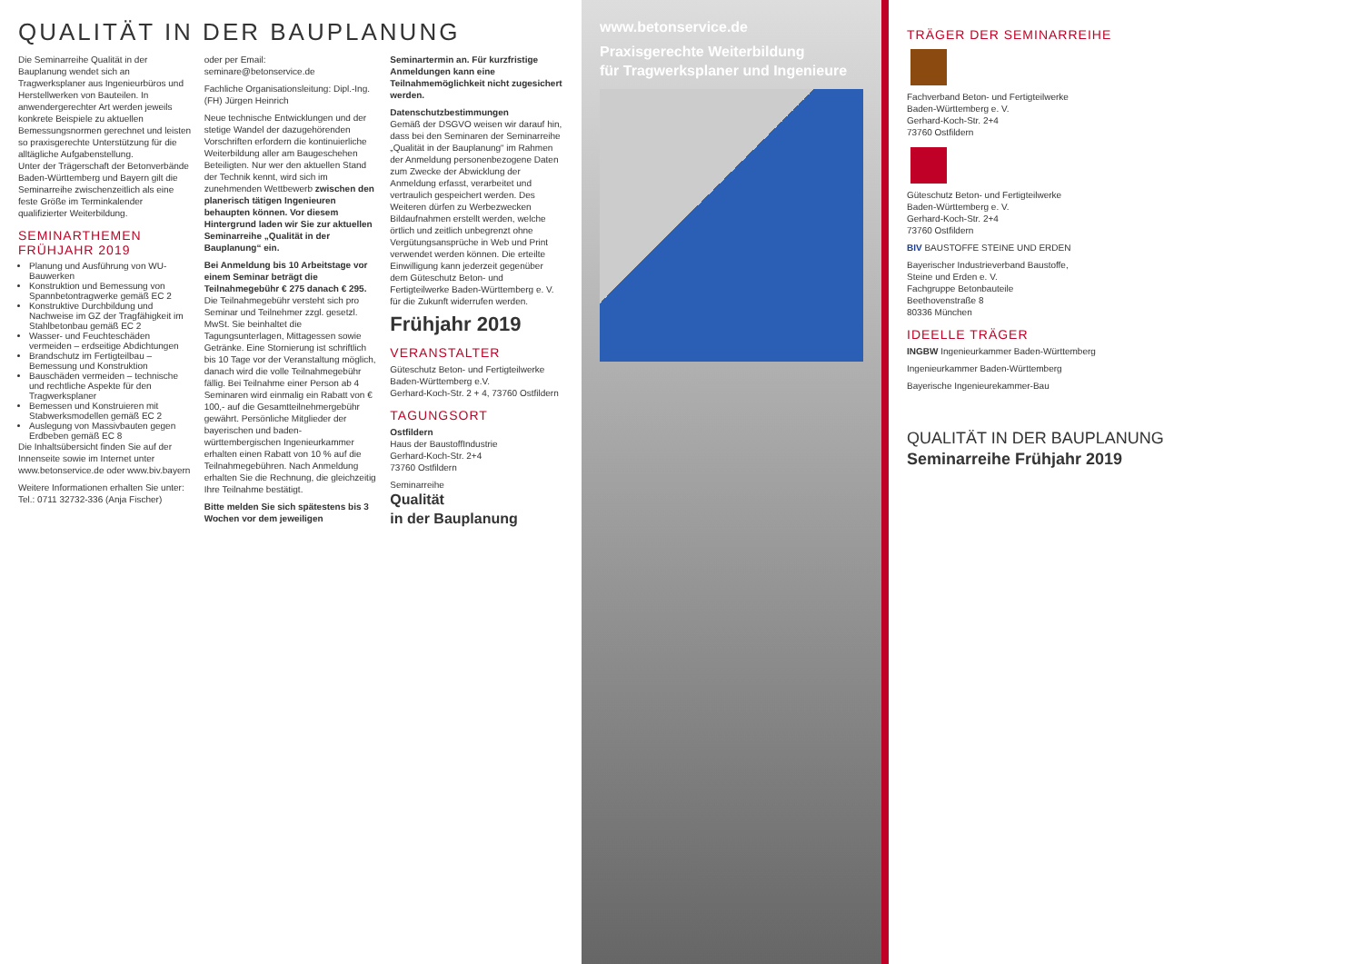QUALITÄT IN DER BAUPLANUNG
Die Seminarreihe Qualität in der Bauplanung wendet sich an Tragwerksplaner aus Ingenieurbüros und Herstellwerken von Bauteilen. In anwendergerechter Art werden jeweils konkrete Beispiele zu aktuellen Bemessungsnormen gerechnet und leisten so praxisgerechte Unterstützung für die alltägliche Aufgabenstellung.
Unter der Trägerschaft der Betonverbände Baden-Württemberg und Bayern gilt die Seminarreihe zwischenzeitlich als eine feste Größe im Terminkalender qualifizierter Weiterbildung.
SEMINARTHEMEN FRÜHJAHR 2019
Planung und Ausführung von WU-Bauwerken
Konstruktion und Bemessung von Spannbetontragwerke gemäß EC 2
Konstruktive Durchbildung und Nachweise im GZ der Tragfähigkeit im Stahlbetonbau gemäß EC 2
Wasser- und Feuchteschäden vermeiden – erdseitige Abdichtungen
Brandschutz im Fertigteilbau – Bemessung und Konstruktion
Bauschäden vermeiden – technische und rechtliche Aspekte für den Tragwerksplaner
Bemessen und Konstruieren mit Stabwerksmodellen gemäß EC 2
Auslegung von Massivbauten gegen Erdbeben gemäß EC 8
Die Inhaltsübersicht finden Sie auf der Innenseite sowie im Internet unter www.betonservice.de oder www.biv.bayern
Weitere Informationen erhalten Sie unter:
Tel.: 0711 32732-336 (Anja Fischer)
oder per Email: seminare@betonservice.de
Fachliche Organisationsleitung: Dipl.-Ing. (FH) Jürgen Heinrich
Neue technische Entwicklungen und der stetige Wandel der dazugehörenden Vorschriften erfordern die kontinuierliche Weiterbildung aller am Baugeschehen Beteiligten. Nur wer den aktuellen Stand der Technik kennt, wird sich im zunehmenden Wettbewerb zwischen den planerisch tätigen Ingenieuren behaupten können. Vor diesem Hintergrund laden wir Sie zur aktuellen Seminarreihe „Qualität in der Bauplanung“ ein.
Bei Anmeldung bis 10 Arbeitstage vor einem Seminar beträgt die Teilnahmegebühr € 275 danach € 295. Die Teilnahmegebühr versteht sich pro Seminar und Teilnehmer zzgl. gesetzl. MwSt. Sie beinhaltet die Tagungsunterlagen, Mittagessen sowie Getränke. Eine Stornierung ist schriftlich bis 10 Tage vor der Veranstaltung möglich, danach wird die volle Teilnahmegebühr fällig. Bei Teilnahme einer Person ab 4 Seminaren wird einmalig ein Rabatt von € 100,- auf die Gesamtteilnehmergebühr gewährt. Persönliche Mitglieder der bayerischen und baden-württembergischen Ingenieurkammer erhalten einen Rabatt von 10 % auf die Teilnahmegebühren. Nach Anmeldung erhalten Sie die Rechnung, die gleichzeitig Ihre Teilnahme bestätigt.
Bitte melden Sie sich spätestens bis 3 Wochen vor dem jeweiligen Seminartermin an. Für kurzfristige Anmeldungen kann eine Teilnahmemöglichkeit nicht zugesichert werden.
Datenschutzbestimmungen
Gemäß der DSGVO weisen wir darauf hin, dass bei den Seminaren der Seminarreihe „Qualität in der Bauplanung“ im Rahmen der Anmeldung personenbezogene Daten zum Zwecke der Abwicklung der Anmeldung erfasst, verarbeitet und vertraulich gespeichert werden. Des Weiteren dürfen zu Werbezwecken Bildaufnahmen erstellt werden, welche örtlich und zeitlich unbegrenzt ohne Vergütungsansprüche in Web und Print verwendet werden können. Die erteilte Einwilligung kann jederzeit gegenüber dem Güteschutz Beton- und Fertigteilwerke Baden-Württemberg e. V. für die Zukunft widerrufen werden.
Frühjahr 2019
VERANSTALTER
Güteschutz Beton- und Fertigteilwerke
Baden-Württemberg e.V.
Gerhard-Koch-Str. 2 + 4, 73760 Ostfildern
TAGUNGSORT
Ostfildern
Haus der BaustoffIndustrie
Gerhard-Koch-Str. 2+4
73760 Ostfildern
Seminarreihe
Qualität
in der Bauplanung
www.betonservice.de
Praxisgerechte Weiterbildung
für Tragwerksplaner und Ingenieure
TRÄGER DER SEMINARREIHE
Fachverband Beton- und Fertigteilwerke
Baden-Württemberg e. V.
Gerhard-Koch-Str. 2+4
73760 Ostfildern
Güteschutz Beton- und Fertigteilwerke
Baden-Württemberg e. V.
Gerhard-Koch-Str. 2+4
73760 Ostfildern
BIV BAUSTOFFE STEINE UND ERDEN
Bayerischer Industrieverband Baustoffe,
Steine und Erden e. V.
Fachgruppe Betonbauteile
Beethovenstraße 8
80336 München
IDEELLE TRÄGER
INGBW Ingenieurkammer Baden-Württemberg
Ingenieurkammer Baden-Württemberg
Bayerische Ingenieurekammer-Bau
QUALITÄT IN DER BAUPLANUNG
Seminarreihe Frühjahr 2019